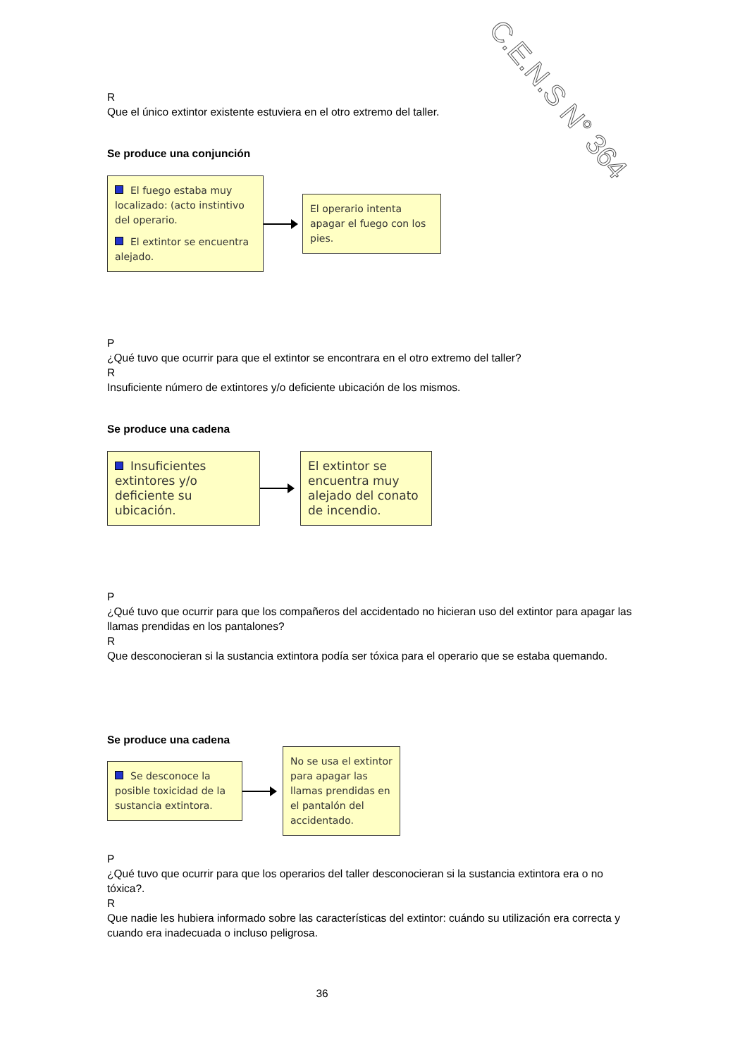C.E.N.S N° 364
R
Que el único extintor existente estuviera en el otro extremo del taller.
Se produce una conjunción
El fuego estaba muy localizado: (acto instintivo del operario.
El extintor se encuentra alejado.
El operario intenta apagar el fuego con los pies.
P
¿Qué tuvo que ocurrir para que el extintor se encontrara en el otro extremo del taller?
R
Insuficiente número de extintores y/o deficiente ubicación de los mismos.
Se produce una cadena
Insuficientes extintores y/o deficiente su ubicación.
El extintor se encuentra muy alejado del conato de incendio.
P
¿Qué tuvo que ocurrir para que los compañeros del accidentado no hicieran uso del extintor para apagar las llamas prendidas en los pantalones?
R
Que desconocieran si la sustancia extintora podía ser tóxica para el operario que se estaba quemando.
Se produce una cadena
Se desconoce la posible toxicidad de la sustancia extintora.
No se usa el extintor para apagar las llamas prendidas en el pantalón del accidentado.
P
¿Qué tuvo que ocurrir para que los operarios del taller desconocieran si la sustancia extintora era o no tóxica?.
R
Que nadie les hubiera informado sobre las características del extintor: cuándo su utilización era correcta y cuando era inadecuada o incluso peligrosa.
36